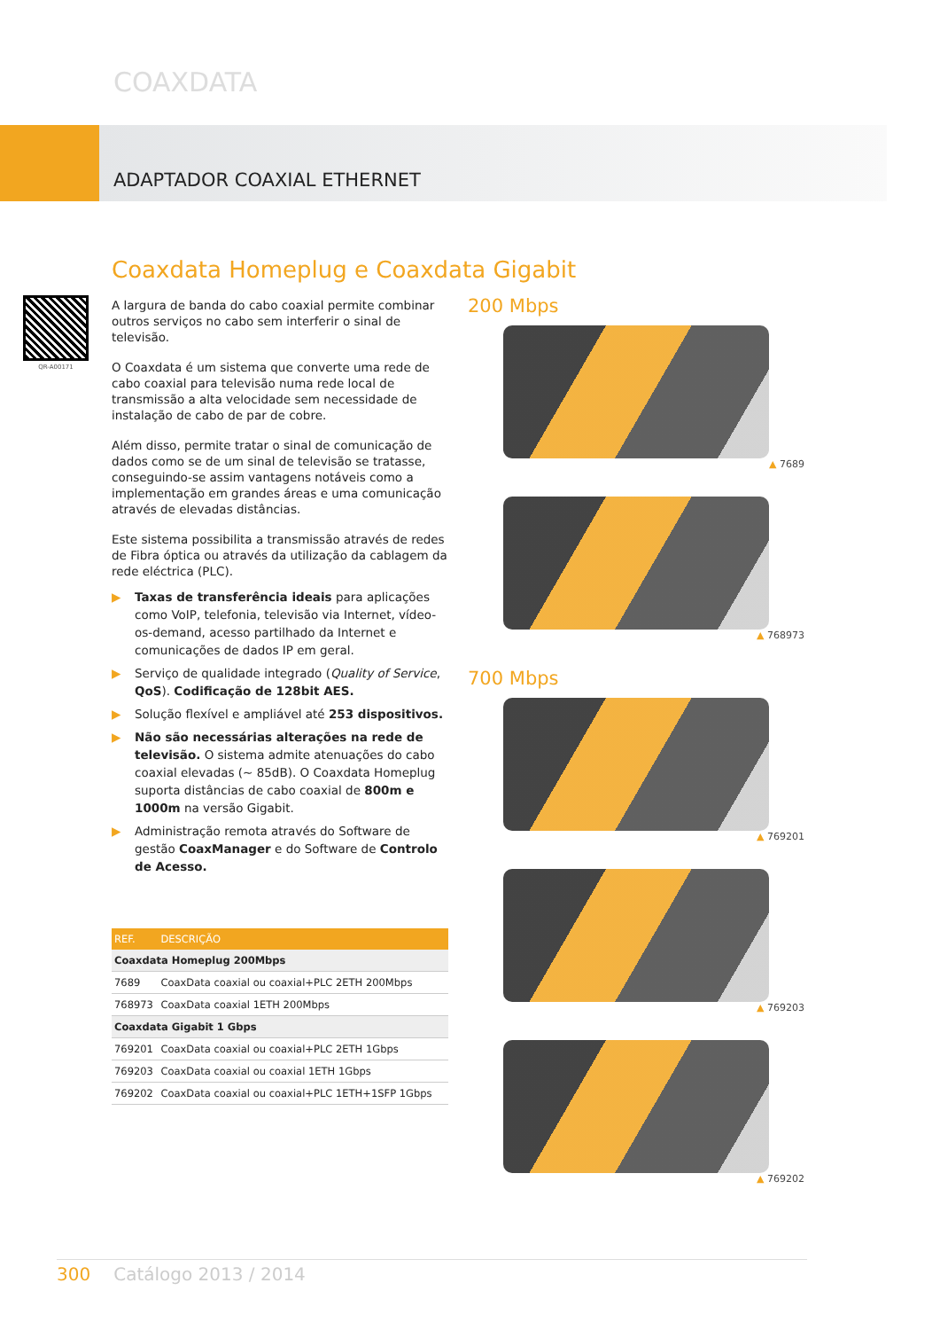COAXDATA
ADAPTADOR COAXIAL ETHERNET
Coaxdata Homeplug e Coaxdata Gigabit
QR-A00171
A largura de banda do cabo coaxial permite combinar outros serviços no cabo sem interferir o sinal de televisão.
O Coaxdata é um sistema que converte uma rede de cabo coaxial para televisão numa rede local de transmissão a alta velocidade sem necessidade de instalação de cabo de par de cobre.
Além disso, permite tratar o sinal de comunicação de dados como se de um sinal de televisão se tratasse, conseguindo-se assim vantagens notáveis como a implementação em grandes áreas e uma comunicação através de elevadas distâncias.
Este sistema possibilita a transmissão através de redes de Fibra óptica ou através da utilização da cablagem da rede eléctrica (PLC).
▶ Taxas de transferência ideais para aplicações como VoIP, telefonia, televisão via Internet, vídeo-os-demand, acesso partilhado da Internet e comunicações de dados IP em geral.
▶ Serviço de qualidade integrado (Quality of Service, QoS). Codificação de 128bit AES.
▶ Solução flexível e ampliável até 253 dispositivos.
▶ Não são necessárias alterações na rede de televisão. O sistema admite atenuações do cabo coaxial elevadas (~ 85dB). O Coaxdata Homeplug suporta distâncias de cabo coaxial de 800m e 1000m na versão Gigabit.
▶ Administração remota através do Software de gestão CoaxManager e do Software de Controlo de Acesso.
| REF. | DESCRIÇÃO |
| --- | --- |
| Coaxdata Homeplug 200Mbps | |
| 7689 | CoaxData coaxial ou coaxial+PLC 2ETH 200Mbps |
| 768973 | CoaxData coaxial 1ETH 200Mbps |
| Coaxdata Gigabit 1 Gbps | |
| 769201 | CoaxData coaxial ou coaxial+PLC 2ETH 1Gbps |
| 769203 | CoaxData coaxial ou coaxial 1ETH 1Gbps |
| 769202 | CoaxData coaxial ou coaxial+PLC 1ETH+1SFP 1Gbps |
200 Mbps
▲ 7689
▲ 768973
700 Mbps
▲ 769201
▲ 769203
▲ 769202
300 Catálogo 2013 / 2014